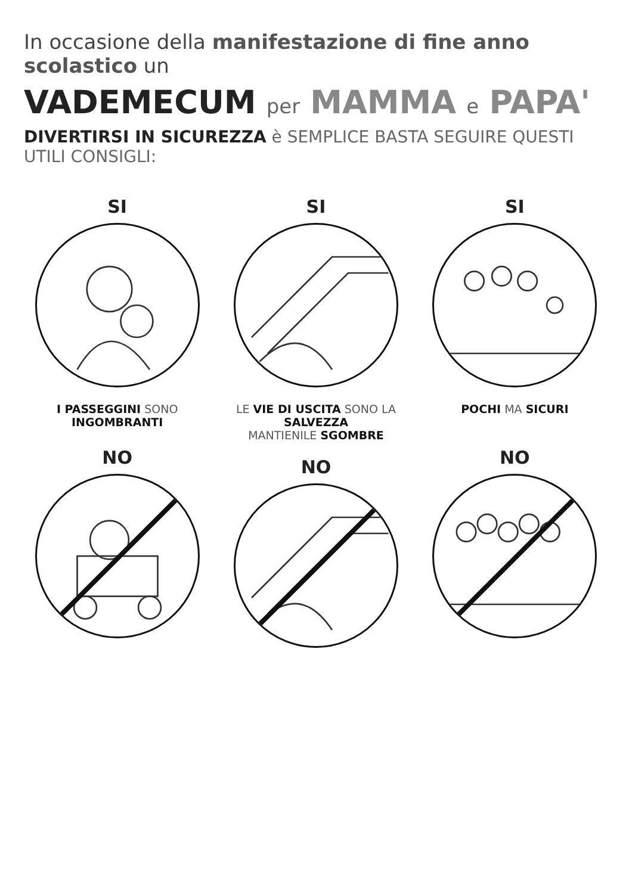In occasione della manifestazione di fine anno scolastico un
VADEMECUM per MAMMA e PAPA'
DIVERTIRSI IN SICUREZZA è SEMPLICE BASTA SEGUIRE QUESTI UTILI CONSIGLI:
SI
I PASSEGGINI SONO INGOMBRANTI
NO
SI
LE VIE DI USCITA SONO LA SALVEZZA
MANTIENILE SGOMBRE
NO
SI
POCHI MA SICURI
NO